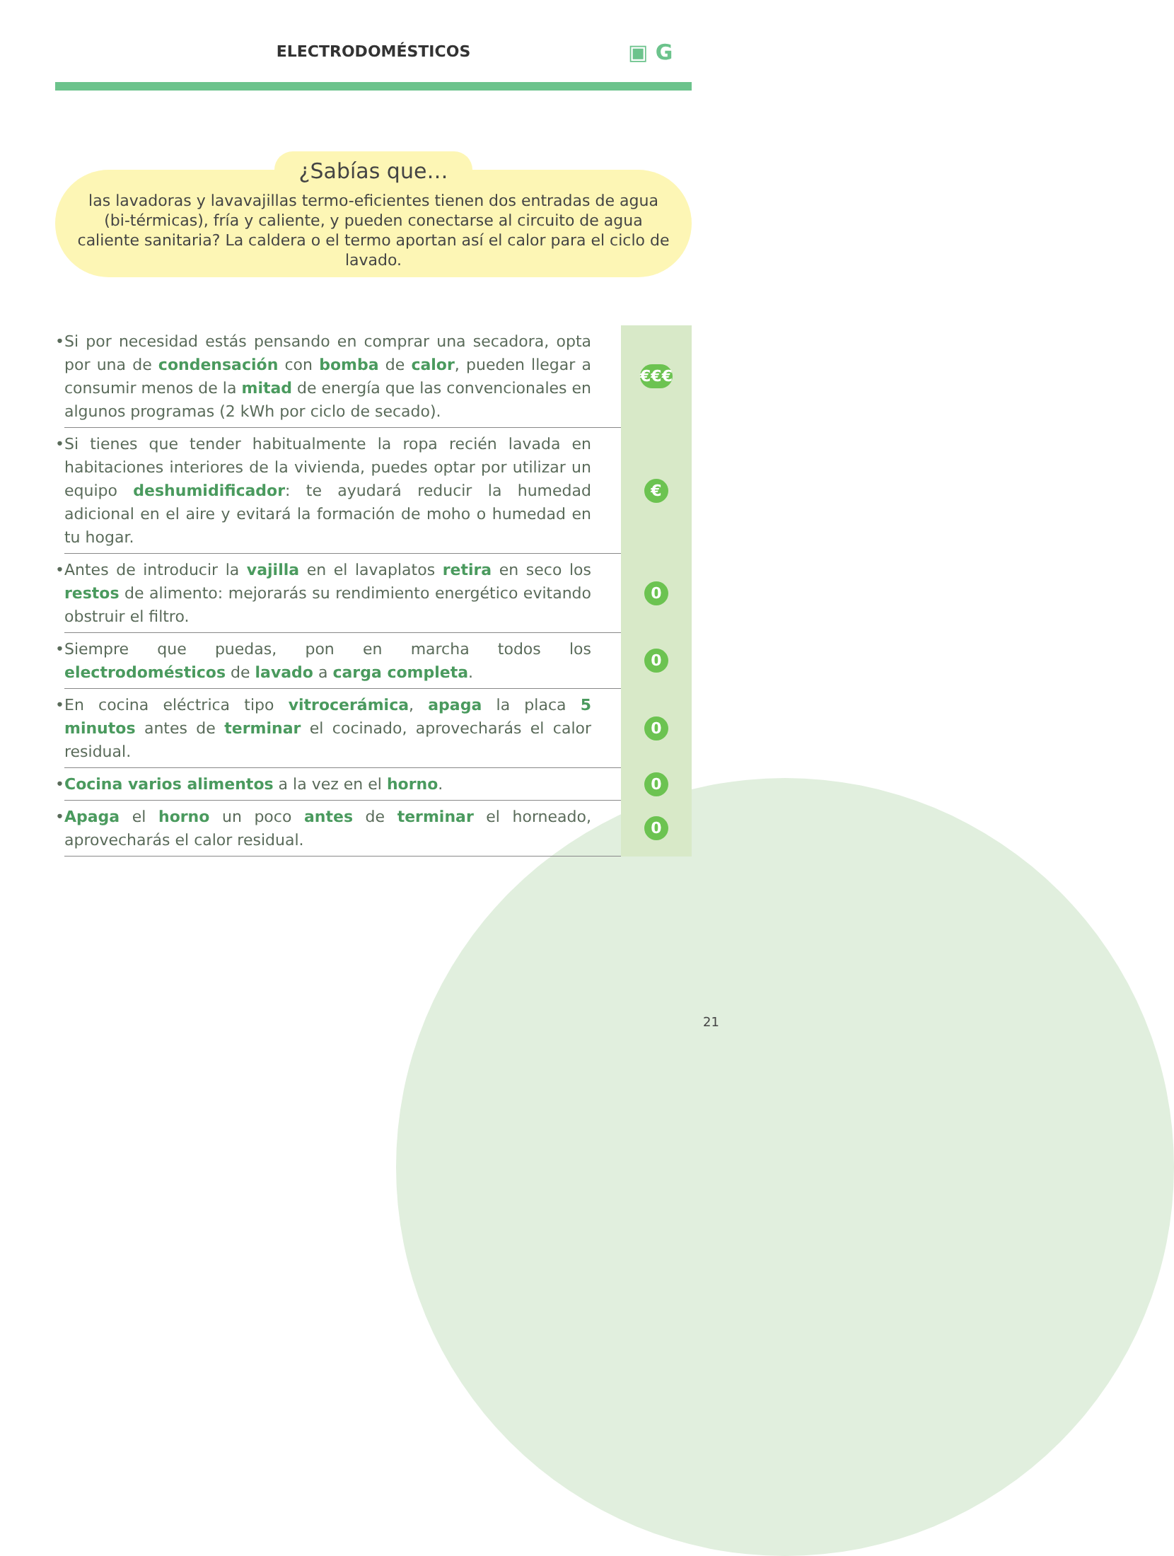ELECTRODOMÉSTICOS ▣ G
¿Sabías que…
las lavadoras y lavavajillas termo-eficientes tienen dos entradas de agua (bi-térmicas), fría y caliente, y pueden conectarse al circuito de agua caliente sanitaria? La caldera o el termo aportan así el calor para el ciclo de lavado.
| • | Si por necesidad estás pensando en comprar una secadora, opta por una de condensación con bomba de calor , pueden llegar a consumir menos de la mitad de energía que las convencionales en algunos programas (2 kWh por ciclo de secado). | €€€ |
| • | Si tienes que tender habitualmente la ropa recién lavada en habitaciones interiores de la vivienda, puedes optar por utilizar un equipo deshumidificador : te ayudará reducir la humedad adicional en el aire y evitará la formación de moho o humedad en tu hogar. | € |
| • | Antes de introducir la vajilla en el lavaplatos retira en seco los restos de alimento: mejorarás su rendimiento energético evitando obstruir el filtro. | 0 |
| • | Siempre que puedas, pon en marcha todos los electrodomésticos de lavado a carga completa . | 0 |
| • | En cocina eléctrica tipo vitrocerámica , apaga la placa 5 minutos antes de terminar el cocinado, aprovecharás el calor residual. | 0 |
| • | Cocina varios alimentos a la vez en el horno . | 0 |
| • | Apaga el horno un poco antes de terminar el horneado, aprovecharás el calor residual. | 0 |
21